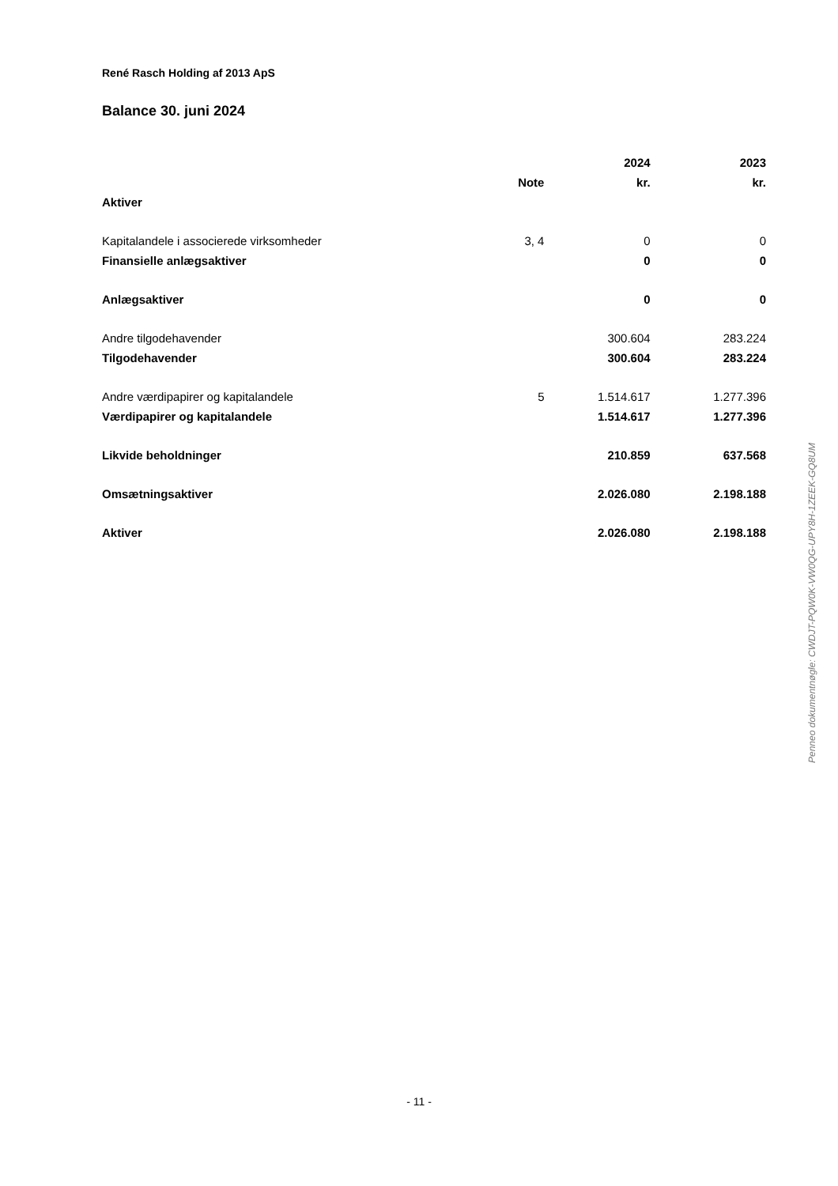René Rasch Holding af 2013 ApS
Balance 30. juni 2024
| | | 2024 | 2023 |
| --- | --- | --- | --- |
| | Note | kr. | kr. |
| Aktiver | | | |
| Kapitalandele i associerede virksomheder | 3, 4 | 0 | 0 |
| Finansielle anlægsaktiver | | 0 | 0 |
| Anlægsaktiver | | 0 | 0 |
| Andre tilgodehavender | | 300.604 | 283.224 |
| Tilgodehavender | | 300.604 | 283.224 |
| Andre værdipapirer og kapitalandele | 5 | 1.514.617 | 1.277.396 |
| Værdipapirer og kapitalandele | | 1.514.617 | 1.277.396 |
| Likvide beholdninger | | 210.859 | 637.568 |
| Omsætningsaktiver | | 2.026.080 | 2.198.188 |
| Aktiver | | 2.026.080 | 2.198.188 |
Penneo dokumentnøgle: CWDJT-PQW0K-VW0QG-UPY8H-1ZEEK-GQ8UM
- 11 -